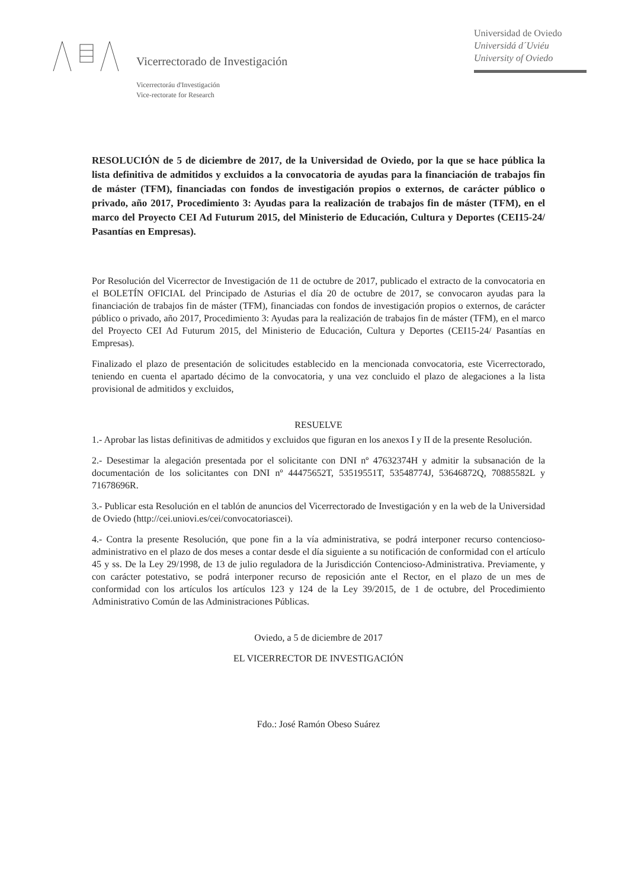Vicerrectorado de Investigación
Universidad de Oviedo
Universidá d´Uviéu
University of Oviedo
Vicerrectoráu d'Investigación
Vice-rectorate for Research
RESOLUCIÓN de 5 de diciembre de 2017, de la Universidad de Oviedo, por la que se hace pública la lista definitiva de admitidos y excluidos a la convocatoria de ayudas para la financiación de trabajos fin de máster (TFM), financiadas con fondos de investigación propios o externos, de carácter público o privado, año 2017, Procedimiento 3: Ayudas para la realización de trabajos fin de máster (TFM), en el marco del Proyecto CEI Ad Futurum 2015, del Ministerio de Educación, Cultura y Deportes (CEI15-24/ Pasantías en Empresas).
Por Resolución del Vicerrector de Investigación de 11 de octubre de 2017, publicado el extracto de la convocatoria en el BOLETÍN OFICIAL del Principado de Asturias el día 20 de octubre de 2017, se convocaron ayudas para la financiación de trabajos fin de máster (TFM), financiadas con fondos de investigación propios o externos, de carácter público o privado, año 2017, Procedimiento 3: Ayudas para la realización de trabajos fin de máster (TFM), en el marco del Proyecto CEI Ad Futurum 2015, del Ministerio de Educación, Cultura y Deportes (CEI15-24/ Pasantías en Empresas).
Finalizado el plazo de presentación de solicitudes establecido en la mencionada convocatoria, este Vicerrectorado, teniendo en cuenta el apartado décimo de la convocatoria, y una vez concluido el plazo de alegaciones a la lista provisional de admitidos y excluidos,
RESUELVE
1.- Aprobar las listas definitivas de admitidos y excluidos que figuran en los anexos I y II de la presente Resolución.
2.- Desestimar la alegación presentada por el solicitante con DNI nº 47632374H y admitir la subsanación de la documentación de los solicitantes con DNI nº 44475652T, 53519551T, 53548774J, 53646872Q, 70885582L y 71678696R.
3.- Publicar esta Resolución en el tablón de anuncios del Vicerrectorado de Investigación y en la web de la Universidad de Oviedo (http://cei.uniovi.es/cei/convocatoriascei).
4.- Contra la presente Resolución, que pone fin a la vía administrativa, se podrá interponer recurso contencioso- administrativo en el plazo de dos meses a contar desde el día siguiente a su notificación de conformidad con el artículo 45 y ss. De la Ley 29/1998, de 13 de julio reguladora de la Jurisdicción Contencioso-Administrativa. Previamente, y con carácter potestativo, se podrá interponer recurso de reposición ante el Rector, en el plazo de un mes de conformidad con los artículos los artículos 123 y 124 de la Ley 39/2015, de 1 de octubre, del Procedimiento Administrativo Común de las Administraciones Públicas.
Oviedo, a 5 de diciembre de 2017
EL VICERRECTOR DE INVESTIGACIÓN
Fdo.: José Ramón Obeso Suárez